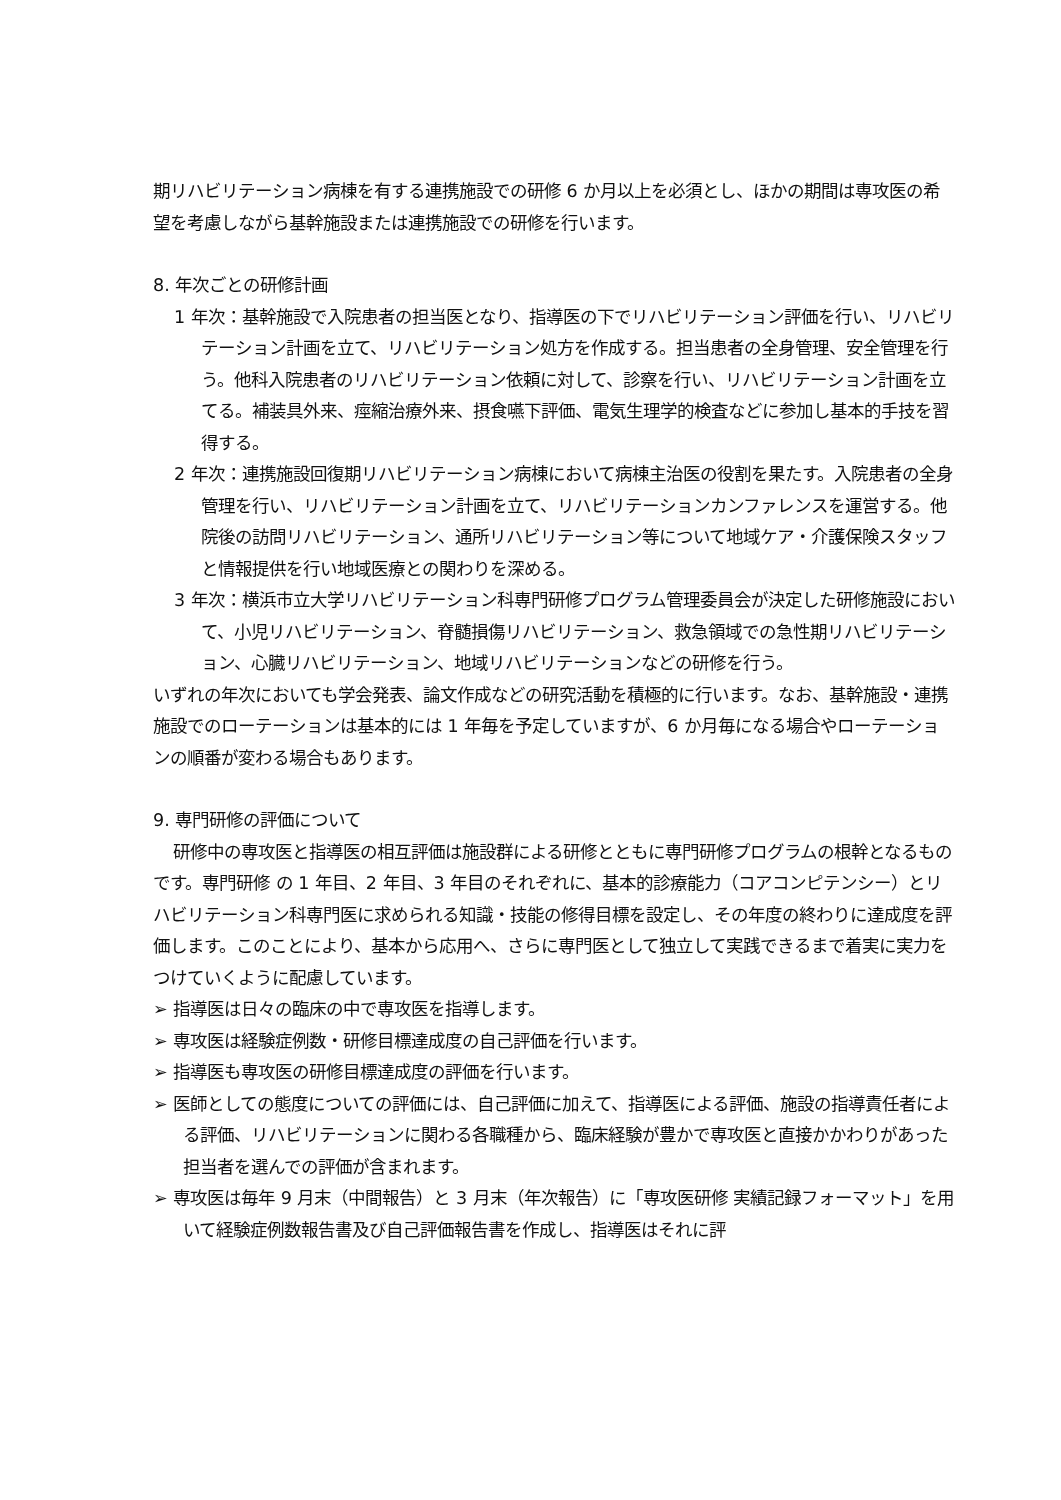期リハビリテーション病棟を有する連携施設での研修 6 か月以上を必須とし、ほかの期間は専攻医の希望を考慮しながら基幹施設または連携施設での研修を行います。
8. 年次ごとの研修計画
1 年次：基幹施設で入院患者の担当医となり、指導医の下でリハビリテーション評価を行い、リハビリテーション計画を立て、リハビリテーション処方を作成する。担当患者の全身管理、安全管理を行う。他科入院患者のリハビリテーション依頼に対して、診察を行い、リハビリテーション計画を立てる。補装具外来、痙縮治療外来、摂食嚥下評価、電気生理学的検査などに参加し基本的手技を習得する。
2 年次：連携施設回復期リハビリテーション病棟において病棟主治医の役割を果たす。入院患者の全身管理を行い、リハビリテーション計画を立て、リハビリテーションカンファレンスを運営する。他院後の訪問リハビリテーション、通所リハビリテーション等について地域ケア・介護保険スタッフと情報提供を行い地域医療との関わりを深める。
3 年次：横浜市立大学リハビリテーション科専門研修プログラム管理委員会が決定した研修施設において、小児リハビリテーション、脊髄損傷リハビリテーション、救急領域での急性期リハビリテーション、心臓リハビリテーション、地域リハビリテーションなどの研修を行う。
いずれの年次においても学会発表、論文作成などの研究活動を積極的に行います。なお、基幹施設・連携施設でのローテーションは基本的には 1 年毎を予定していますが、6 か月毎になる場合やローテーションの順番が変わる場合もあります。
9. 専門研修の評価について
研修中の専攻医と指導医の相互評価は施設群による研修とともに専門研修プログラムの根幹となるものです。専門研修 の 1 年目、2 年目、3 年目のそれぞれに、基本的診療能力（コアコンピテンシー）とリハビリテーション科専門医に求められる知識・技能の修得目標を設定し、その年度の終わりに達成度を評価します。このことにより、基本から応用へ、さらに専門医として独立して実践できるまで着実に実力をつけていくように配慮しています。
➢ 指導医は日々の臨床の中で専攻医を指導します。
➢ 専攻医は経験症例数・研修目標達成度の自己評価を行います。
➢ 指導医も専攻医の研修目標達成度の評価を行います。
➢ 医師としての態度についての評価には、自己評価に加えて、指導医による評価、施設の指導責任者による評価、リハビリテーションに関わる各職種から、臨床経験が豊かで専攻医と直接かかわりがあった担当者を選んでの評価が含まれます。
➢ 専攻医は毎年 9 月末（中間報告）と 3 月末（年次報告）に「専攻医研修 実績記録フォーマット」を用いて経験症例数報告書及び自己評価報告書を作成し、指導医はそれに評